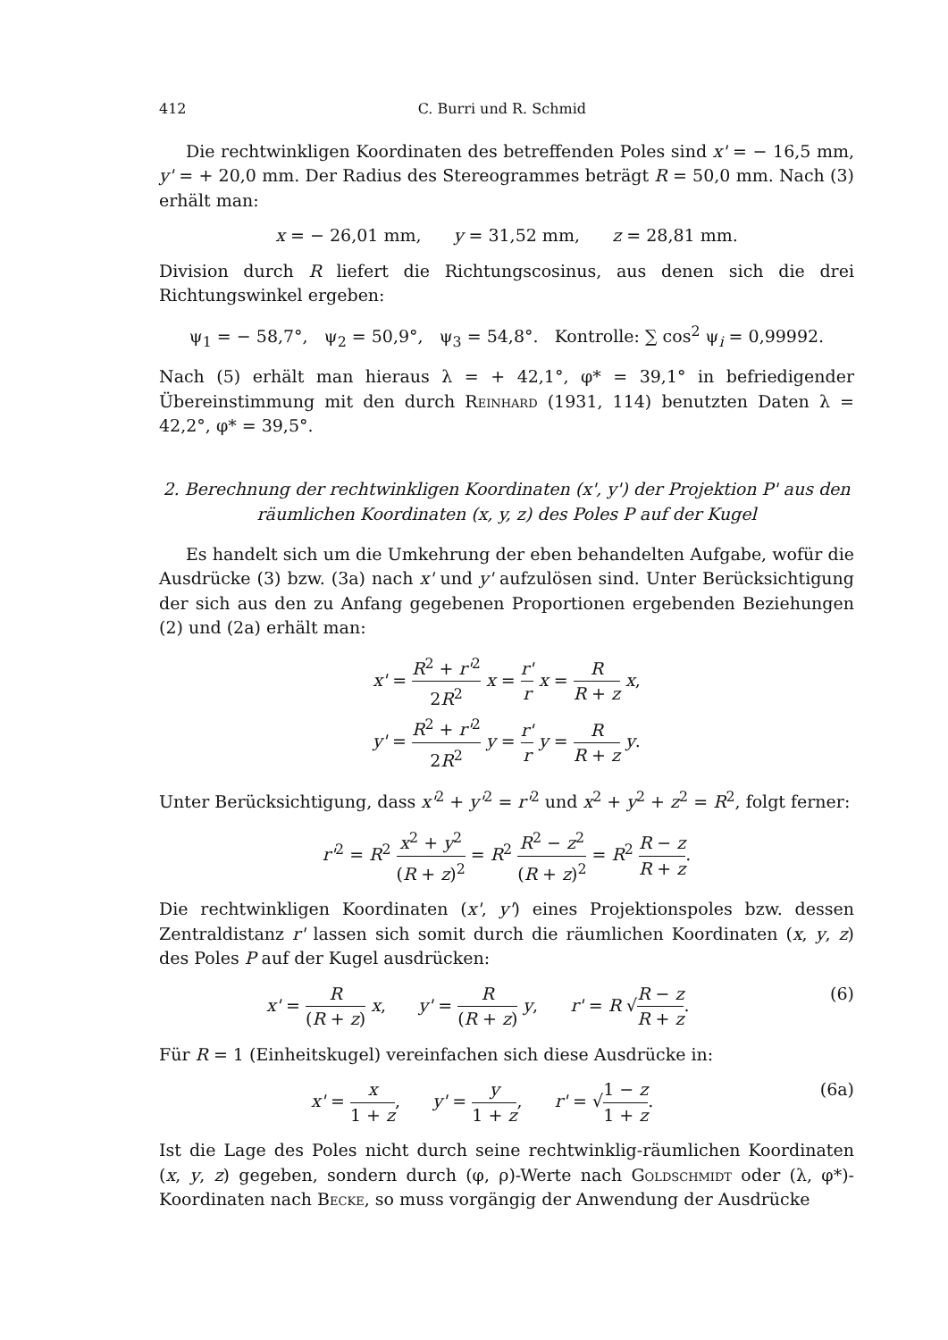412 C. Burri und R. Schmid
Die rechtwinkligen Koordinaten des betreffenden Poles sind x' = − 16,5 mm, y' = + 20,0 mm. Der Radius des Stereogrammes beträgt R = 50,0 mm. Nach (3) erhält man:
x = − 26,01 mm, y = 31,52 mm, z = 28,81 mm.
Division durch R liefert die Richtungscosinus, aus denen sich die drei Richtungswinkel ergeben:
ψ<sub>1</sub> = − 58,7°, ψ<sub>2</sub> = 50,9°, ψ<sub>3</sub> = 54,8°. Kontrolle: ∑ cos<sup>2</sup> ψ<sub>i</sub> = 0,99992.
Nach (5) erhält man hieraus λ = + 42,1°, φ* = 39,1° in befriedigender Übereinstimmung mit den durch Reinhard (1931, 114) benutzten Daten λ = 42,2°, φ* = 39,5°.
2. Berechnung der rechtwinkligen Koordinaten (x', y') der Projektion P' aus den räumlichen Koordinaten (x, y, z) des Poles P auf der Kugel
Es handelt sich um die Umkehrung der eben behandelten Aufgabe, wofür die Ausdrücke (3) bzw. (3a) nach x' und y' aufzulösen sind. Unter Berücksichtigung der sich aus den zu Anfang gegebenen Proportionen ergebenden Beziehungen (2) und (2a) erhält man:
x' = R<sup>2</sup> + r'<sup>2</sup> 2R<sup>2</sup> x = r' r x = R R + z x,
y' = R<sup>2</sup> + r'<sup>2</sup> 2R<sup>2</sup> y = r' r y = R R + z y.
Unter Berücksichtigung, dass x'<sup>2</sup> + y'<sup>2</sup> = r'<sup>2</sup> und x<sup>2</sup> + y<sup>2</sup> + z<sup>2</sup> = R<sup>2</sup>, folgt ferner:
r'<sup>2</sup> = R<sup>2</sup> x<sup>2</sup> + y<sup>2</sup> (R + z)<sup>2</sup> = R<sup>2</sup> R<sup>2</sup> − z<sup>2</sup> (R + z)<sup>2</sup> = R<sup>2</sup> R − z R + z.
Die rechtwinkligen Koordinaten (x', y') eines Projektionspoles bzw. dessen Zentraldistanz r' lassen sich somit durch die räumlichen Koordinaten (x, y, z) des Poles P auf der Kugel ausdrücken:
x' = R (R + z) x, y' = R (R + z) y, r' = R √R − z R + z. (6)
Für R = 1 (Einheitskugel) vereinfachen sich diese Ausdrücke in:
x' = x 1 + z, y' = y 1 + z, r' = √1 − z 1 + z. (6a)
Ist die Lage des Poles nicht durch seine rechtwinklig-räumlichen Koordinaten (x, y, z) gegeben, sondern durch (φ, ρ)-Werte nach Goldschmidt oder (λ, φ*)-Koordinaten nach Becke, so muss vorgängig der Anwendung der Ausdrücke